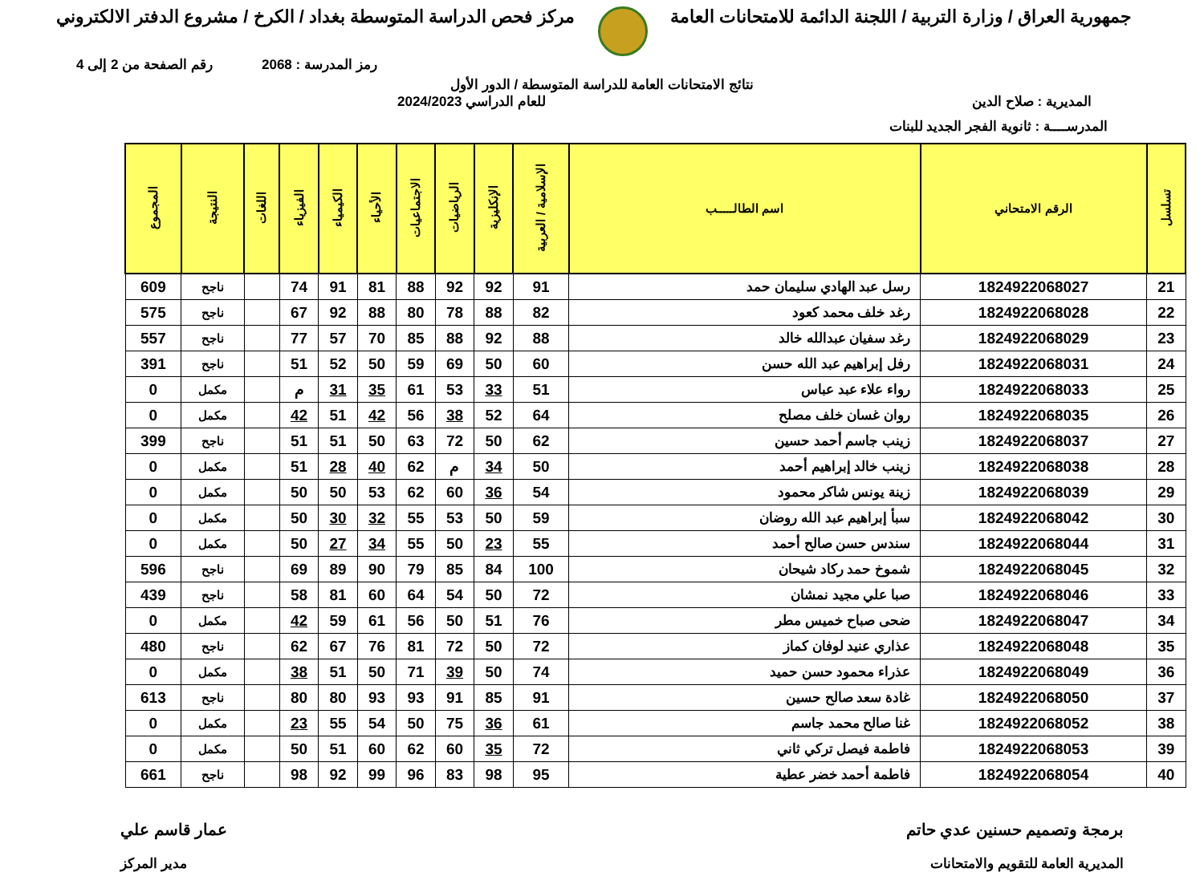جمهورية العراق / وزارة التربية / اللجنة الدائمة للامتحانات العامة
مركز فحص الدراسة المتوسطة بغداد / الكرخ / مشروع الدفتر الالكتروني
رمز المدرسة : 2068 رقم الصفحة من 2 إلى 4
نتائج الامتحانات العامة للدراسة المتوسطة / الدور الأول
المديرية : صلاح الدين للعام الدراسي 2024/2023
المدرســــة : ثانوية الفجر الجديد للبنات
| تسلسل | الرقم الامتحاني | اسم الطالـــــب | الإسلامية / العربية | الإنكليزية | الرياضيات | الاجتماعيات | الأحياء | الكيمياء | الفيزياء | اللغات | النتيجة | المجموع |
| --- | --- | --- | --- | --- | --- | --- | --- | --- | --- | --- | --- | --- |
| 21 | 1824922068027 | رسل عبد الهادي سليمان حمد | 91 | 92 | 92 | 88 | 81 | 91 | 74 | | ناجح | 609 |
| 22 | 1824922068028 | رغد خلف محمد كعود | 82 | 88 | 78 | 80 | 88 | 92 | 67 | | ناجح | 575 |
| 23 | 1824922068029 | رغد سفيان عبدالله خالد | 88 | 92 | 88 | 85 | 70 | 57 | 77 | | ناجح | 557 |
| 24 | 1824922068031 | رفل إبراهيم عبد الله حسن | 60 | 50 | 69 | 59 | 50 | 52 | 51 | | ناجح | 391 |
| 25 | 1824922068033 | رواء علاء عبد عباس | 51 | 33 | 53 | 61 | 35 | 31 | م | | مكمل | 0 |
| 26 | 1824922068035 | روان غسان خلف مصلح | 64 | 52 | 38 | 56 | 42 | 51 | 42 | | مكمل | 0 |
| 27 | 1824922068037 | زينب جاسم أحمد حسين | 62 | 50 | 72 | 63 | 50 | 51 | 51 | | ناجح | 399 |
| 28 | 1824922068038 | زينب خالد إبراهيم أحمد | 50 | 34 | م | 62 | 40 | 28 | 51 | | مكمل | 0 |
| 29 | 1824922068039 | زينة يونس شاكر محمود | 54 | 36 | 60 | 62 | 53 | 50 | 50 | | مكمل | 0 |
| 30 | 1824922068042 | سبأ إبراهيم عبد الله روضان | 59 | 50 | 53 | 55 | 32 | 30 | 50 | | مكمل | 0 |
| 31 | 1824922068044 | سندس حسن صالح أحمد | 55 | 23 | 50 | 55 | 34 | 27 | 50 | | مكمل | 0 |
| 32 | 1824922068045 | شموخ حمد ركاد شيحان | 100 | 84 | 85 | 79 | 90 | 89 | 69 | | ناجح | 596 |
| 33 | 1824922068046 | صبا علي مجيد نمشان | 72 | 50 | 54 | 64 | 60 | 81 | 58 | | ناجح | 439 |
| 34 | 1824922068047 | ضحى صباح خميس مطر | 76 | 51 | 50 | 56 | 61 | 59 | 42 | | مكمل | 0 |
| 35 | 1824922068048 | عذاري عنيد لوفان كماز | 72 | 50 | 72 | 81 | 76 | 67 | 62 | | ناجح | 480 |
| 36 | 1824922068049 | عذراء محمود حسن حميد | 74 | 50 | 39 | 71 | 50 | 51 | 38 | | مكمل | 0 |
| 37 | 1824922068050 | غادة سعد صالح حسين | 91 | 85 | 91 | 93 | 93 | 80 | 80 | | ناجح | 613 |
| 38 | 1824922068052 | غنا صالح محمد جاسم | 61 | 36 | 75 | 50 | 54 | 55 | 23 | | مكمل | 0 |
| 39 | 1824922068053 | فاطمة فيصل تركي ثاني | 72 | 35 | 60 | 62 | 60 | 51 | 50 | | مكمل | 0 |
| 40 | 1824922068054 | فاطمة أحمد خضر عطية | 95 | 98 | 83 | 96 | 99 | 92 | 98 | | ناجح | 661 |
برمجة وتصميم حسنين عدي حاتم عمار قاسم علي
المديرية العامة للتقويم والامتحانات
مدير المركز